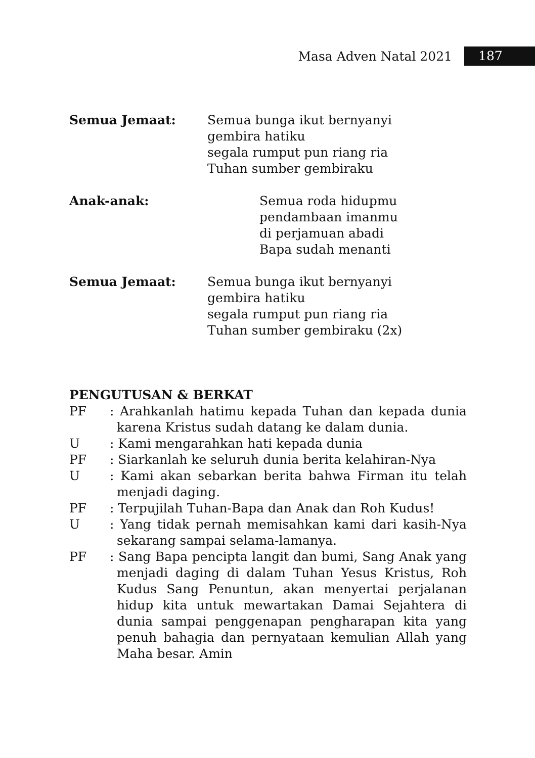Masa Adven Natal 2021 187
Semua Jemaat: Semua bunga ikut bernyanyi
gembira hatiku
segala rumput pun riang ria
Tuhan sumber gembiraku
Anak-anak: Semua roda hidupmu
pendambaan imanmu
di perjamuan abadi
Bapa sudah menanti
Semua Jemaat: Semua bunga ikut bernyanyi
gembira hatiku
segala rumput pun riang ria
Tuhan sumber gembiraku (2x)
PENGUTUSAN & BERKAT
PF: Arahkanlah hatimu kepada Tuhan dan kepada dunia karena Kristus sudah datang ke dalam dunia.
U: Kami mengarahkan hati kepada dunia
PF: Siarkanlah ke seluruh dunia berita kelahiran-Nya
U: Kami akan sebarkan berita bahwa Firman itu telah menjadi daging.
PF: Terpujilah Tuhan-Bapa dan Anak dan Roh Kudus!
U: Yang tidak pernah memisahkan kami dari kasih-Nya sekarang sampai selama-lamanya.
PF: Sang Bapa pencipta langit dan bumi, Sang Anak yang menjadi daging di dalam Tuhan Yesus Kristus, Roh Kudus Sang Penuntun, akan menyertai perjalanan hidup kita untuk mewartakan Damai Sejahtera di dunia sampai penggenapan pengharapan kita yang penuh bahagia dan pernyataan kemulian Allah yang Maha besar. Amin